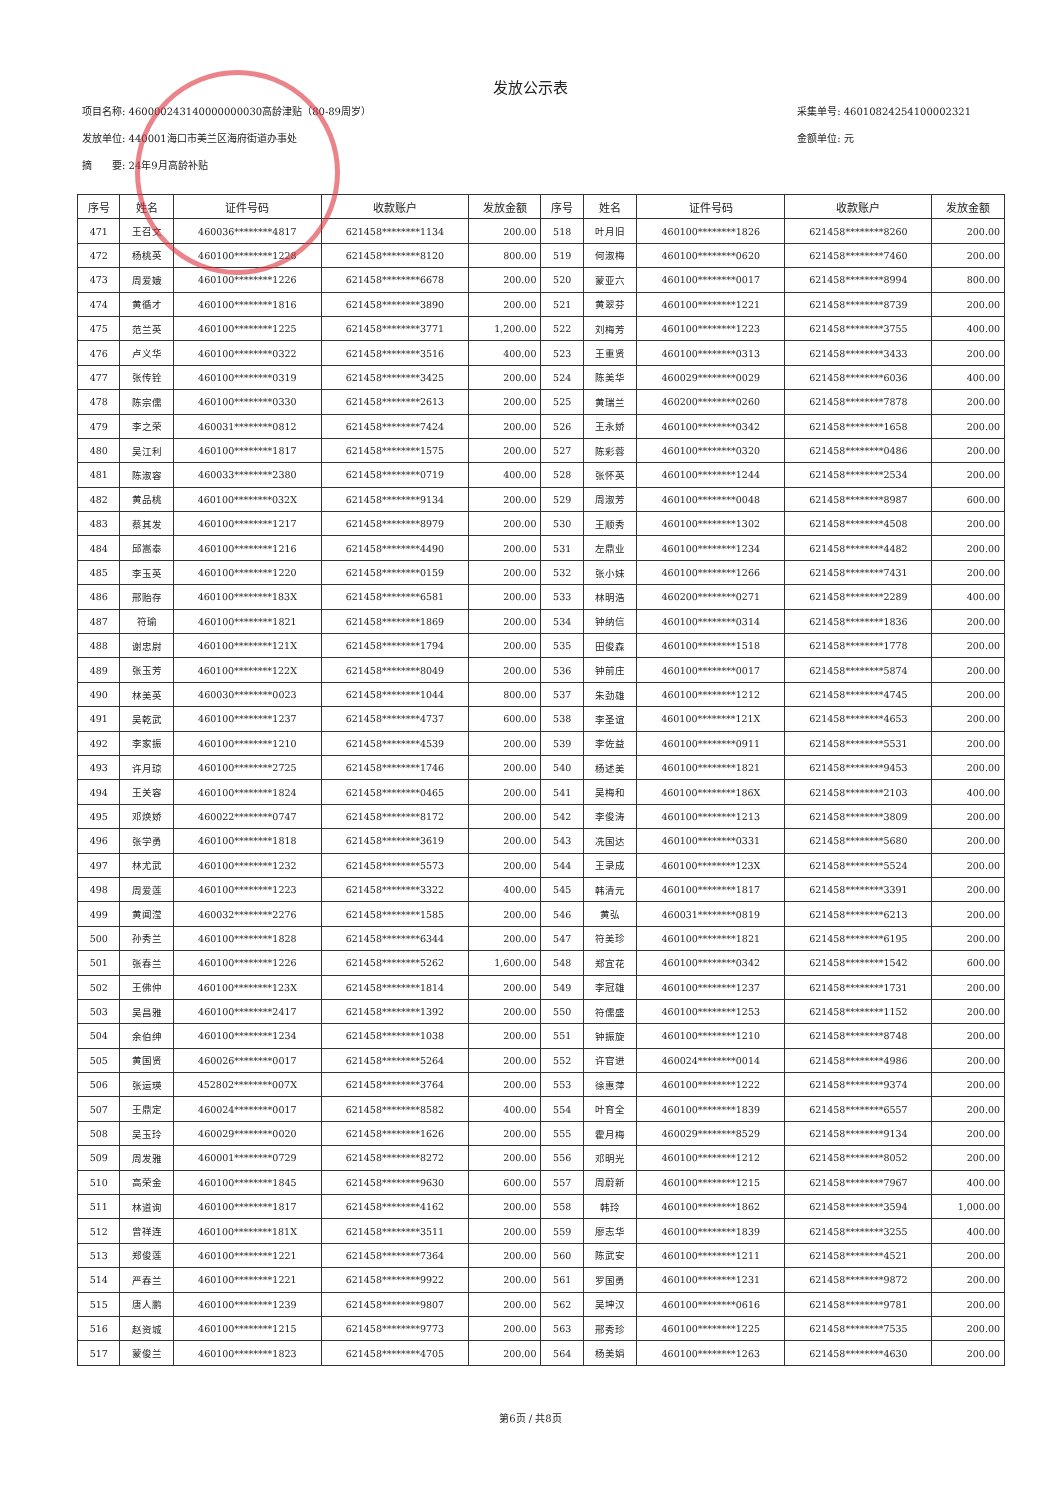发放公示表
项目名称: 460000243140000000030高龄津贴（80-89周岁）
发放单位: 440001海口市美兰区海府街道办事处
摘　　要: 24年9月高龄补贴
采集单号: 46010824254100002321
金额单位: 元
| 序号 | 姓名 | 证件号码 | 收款账户 | 发放金额 | 序号 | 姓名 | 证件号码 | 收款账户 | 发放金额 |
| --- | --- | --- | --- | --- | --- | --- | --- | --- | --- |
| 471 | 王召文 | 460036********4817 | 621458********1134 | 200.00 | 518 | 叶月旧 | 460100********1826 | 621458********8260 | 200.00 |
| 472 | 杨桃英 | 460100********1228 | 621458********8120 | 800.00 | 519 | 何淑梅 | 460100********0620 | 621458********7460 | 200.00 |
| 473 | 周爱娥 | 460100********1226 | 621458********6678 | 200.00 | 520 | 蒙亚六 | 460100********0017 | 621458********8994 | 800.00 |
| 474 | 黄循才 | 460100********1816 | 621458********3890 | 200.00 | 521 | 黄翠芬 | 460100********1221 | 621458********8739 | 200.00 |
| 475 | 范兰英 | 460100********1225 | 621458********3771 | 1,200.00 | 522 | 刘梅芳 | 460100********1223 | 621458********3755 | 400.00 |
| 476 | 卢义华 | 460100********0322 | 621458********3516 | 400.00 | 523 | 王重贤 | 460100********0313 | 621458********3433 | 200.00 |
| 477 | 张传铨 | 460100********0319 | 621458********3425 | 200.00 | 524 | 陈美华 | 460029********0029 | 621458********6036 | 400.00 |
| 478 | 陈宗儒 | 460100********0330 | 621458********2613 | 200.00 | 525 | 黄瑞兰 | 460200********0260 | 621458********7878 | 200.00 |
| 479 | 李之荣 | 460031********0812 | 621458********7424 | 200.00 | 526 | 王永娇 | 460100********0342 | 621458********1658 | 200.00 |
| 480 | 吴江利 | 460100********1817 | 621458********1575 | 200.00 | 527 | 陈彩蓉 | 460100********0320 | 621458********0486 | 200.00 |
| 481 | 陈淑容 | 460033********2380 | 621458********0719 | 400.00 | 528 | 张怀英 | 460100********1244 | 621458********2534 | 200.00 |
| 482 | 黄品桃 | 460100********032X | 621458********9134 | 200.00 | 529 | 周淑芳 | 460100********0048 | 621458********8987 | 600.00 |
| 483 | 蔡其发 | 460100********1217 | 621458********8979 | 200.00 | 530 | 王顺秀 | 460100********1302 | 621458********4508 | 200.00 |
| 484 | 邱嵩泰 | 460100********1216 | 621458********4490 | 200.00 | 531 | 左鼎业 | 460100********1234 | 621458********4482 | 200.00 |
| 485 | 李玉英 | 460100********1220 | 621458********0159 | 200.00 | 532 | 张小妹 | 460100********1266 | 621458********7431 | 200.00 |
| 486 | 邢贻存 | 460100********183X | 621458********6581 | 200.00 | 533 | 林明浩 | 460200********0271 | 621458********2289 | 400.00 |
| 487 | 符瑜 | 460100********1821 | 621458********1869 | 200.00 | 534 | 钟纳信 | 460100********0314 | 621458********1836 | 200.00 |
| 488 | 谢忠尉 | 460100********121X | 621458********1794 | 200.00 | 535 | 田俊森 | 460100********1518 | 621458********1778 | 200.00 |
| 489 | 张玉芳 | 460100********122X | 621458********8049 | 200.00 | 536 | 钟前庄 | 460100********0017 | 621458********5874 | 200.00 |
| 490 | 林美英 | 460030********0023 | 621458********1044 | 800.00 | 537 | 朱劲雄 | 460100********1212 | 621458********4745 | 200.00 |
| 491 | 吴乾武 | 460100********1237 | 621458********4737 | 600.00 | 538 | 李圣谊 | 460100********121X | 621458********4653 | 200.00 |
| 492 | 李家振 | 460100********1210 | 621458********4539 | 200.00 | 539 | 李佐益 | 460100********0911 | 621458********5531 | 200.00 |
| 493 | 许月琼 | 460100********2725 | 621458********1746 | 200.00 | 540 | 杨述美 | 460100********1821 | 621458********9453 | 200.00 |
| 494 | 王关容 | 460100********1824 | 621458********0465 | 200.00 | 541 | 吴梅和 | 460100********186X | 621458********2103 | 400.00 |
| 495 | 邓焕娇 | 460022********0747 | 621458********8172 | 200.00 | 542 | 李俊涛 | 460100********1213 | 621458********3809 | 200.00 |
| 496 | 张学勇 | 460100********1818 | 621458********3619 | 200.00 | 543 | 冼国达 | 460100********0331 | 621458********5680 | 200.00 |
| 497 | 林尤武 | 460100********1232 | 621458********5573 | 200.00 | 544 | 王录成 | 460100********123X | 621458********5524 | 200.00 |
| 498 | 周爱莲 | 460100********1223 | 621458********3322 | 400.00 | 545 | 韩清元 | 460100********1817 | 621458********3391 | 200.00 |
| 499 | 黄闻滢 | 460032********2276 | 621458********1585 | 200.00 | 546 | 黄弘 | 460031********0819 | 621458********6213 | 200.00 |
| 500 | 孙秀兰 | 460100********1828 | 621458********6344 | 200.00 | 547 | 符美珍 | 460100********1821 | 621458********6195 | 200.00 |
| 501 | 张春兰 | 460100********1226 | 621458********5262 | 1,600.00 | 548 | 郑宜花 | 460100********0342 | 621458********1542 | 600.00 |
| 502 | 王佛仲 | 460100********123X | 621458********1814 | 200.00 | 549 | 李冠雄 | 460100********1237 | 621458********1731 | 200.00 |
| 503 | 吴昌雅 | 460100********2417 | 621458********1392 | 200.00 | 550 | 符儒盛 | 460100********1253 | 621458********1152 | 200.00 |
| 504 | 余伯绅 | 460100********1234 | 621458********1038 | 200.00 | 551 | 钟振旋 | 460100********1210 | 621458********8748 | 200.00 |
| 505 | 黄国贤 | 460026********0017 | 621458********5264 | 200.00 | 552 | 许官进 | 460024********0014 | 621458********4986 | 200.00 |
| 506 | 张运瑛 | 452802********007X | 621458********3764 | 200.00 | 553 | 徐惠萍 | 460100********1222 | 621458********9374 | 200.00 |
| 507 | 王鼎定 | 460024********0017 | 621458********8582 | 400.00 | 554 | 叶育全 | 460100********1839 | 621458********6557 | 200.00 |
| 508 | 吴玉玲 | 460029********0020 | 621458********1626 | 200.00 | 555 | 霍月梅 | 460029********8529 | 621458********9134 | 200.00 |
| 509 | 周发雅 | 460001********0729 | 621458********8272 | 200.00 | 556 | 邓明光 | 460100********1212 | 621458********8052 | 200.00 |
| 510 | 高荣金 | 460100********1845 | 621458********9630 | 600.00 | 557 | 周蔚新 | 460100********1215 | 621458********7967 | 400.00 |
| 511 | 林道询 | 460100********1817 | 621458********4162 | 200.00 | 558 | 韩玲 | 460100********1862 | 621458********3594 | 1,000.00 |
| 512 | 曾祥连 | 460100********181X | 621458********3511 | 200.00 | 559 | 廖志华 | 460100********1839 | 621458********3255 | 400.00 |
| 513 | 郑俊莲 | 460100********1221 | 621458********7364 | 200.00 | 560 | 陈武安 | 460100********1211 | 621458********4521 | 200.00 |
| 514 | 严春兰 | 460100********1221 | 621458********9922 | 200.00 | 561 | 罗国勇 | 460100********1231 | 621458********9872 | 200.00 |
| 515 | 唐人鹏 | 460100********1239 | 621458********9807 | 200.00 | 562 | 吴坤汉 | 460100********0616 | 621458********9781 | 200.00 |
| 516 | 赵资城 | 460100********1215 | 621458********9773 | 200.00 | 563 | 邢秀珍 | 460100********1225 | 621458********7535 | 200.00 |
| 517 | 蒙俊兰 | 460100********1823 | 621458********4705 | 200.00 | 564 | 杨美娟 | 460100********1263 | 621458********4630 | 200.00 |
第6页 / 共8页